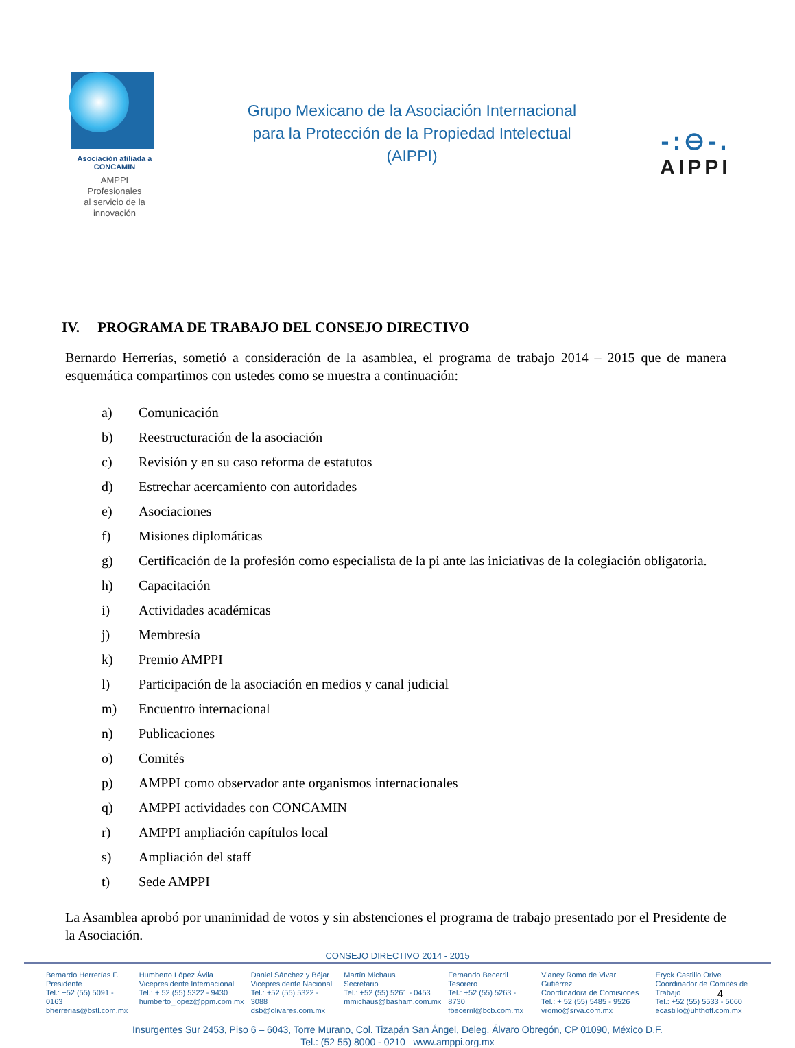Asociación afiliada a CONCAMIN
AMPPI
Profesionales
al servicio de la
innovación
Grupo Mexicano de la Asociación Internacional
para la Protección de la Propiedad Intelectual
(AIPPI)
-:⊖-.
AIPPI
IV. PROGRAMA DE TRABAJO DEL CONSEJO DIRECTIVO
Bernardo Herrerías, sometió a consideración de la asamblea, el programa de trabajo 2014 – 2015 que de manera esquemática compartimos con ustedes como se muestra a continuación:
a) Comunicación
b) Reestructuración de la asociación
c) Revisión y en su caso reforma de estatutos
d) Estrechar acercamiento con autoridades
e) Asociaciones
f) Misiones diplomáticas
g) Certificación de la profesión como especialista de la pi ante las iniciativas de la colegiación obligatoria.
h) Capacitación
i) Actividades académicas
j) Membresía
k) Premio AMPPI
l) Participación de la asociación en medios y canal judicial
m) Encuentro internacional
n) Publicaciones
o) Comités
p) AMPPI como observador ante organismos internacionales
q) AMPPI actividades con CONCAMIN
r) AMPPI ampliación capítulos local
s) Ampliación del staff
t) Sede AMPPI
La Asamblea aprobó por unanimidad de votos y sin abstenciones el programa de trabajo presentado por el Presidente de la Asociación.
CONSEJO DIRECTIVO 2014 - 2015
Bernardo Herrerías F.
Presidente
Tel.: +52 (55) 5091 - 0163
bherrerias@bstl.com.mx
Humberto López Ávila
Vicepresidente Internacional
Tel.: + 52 (55) 5322 - 9430
humberto_lopez@ppm.com.mx
Daniel Sánchez y Béjar
Vicepresidente Nacional
Tel.: +52 (55) 5322 - 3088
dsb@olivares.com.mx
Martín Michaus
Secretario
Tel.: +52 (55) 5261 - 0453
mmichaus@basham.com.mx
Fernando Becerril
Tesorero
Tel.: +52 (55) 5263 - 8730
fbecerril@bcb.com.mx
Vianey Romo de Vivar Gutiérrez
Coordinadora de Comisiones
Tel.: + 52 (55) 5485 - 9526
vromo@srva.com.mx
Eryck Castillo Orive
Coordinador de Comités de Trabajo
Tel.: +52 (55) 5533 - 5060
ecastillo@uhthoff.com.mx
Insurgentes Sur 2453, Piso 6 – 6043, Torre Murano, Col. Tizapán San Ángel, Deleg. Álvaro Obregón, CP 01090, México D.F.
Tel.: (52 55) 8000 - 0210 www.amppi.org.mx
4